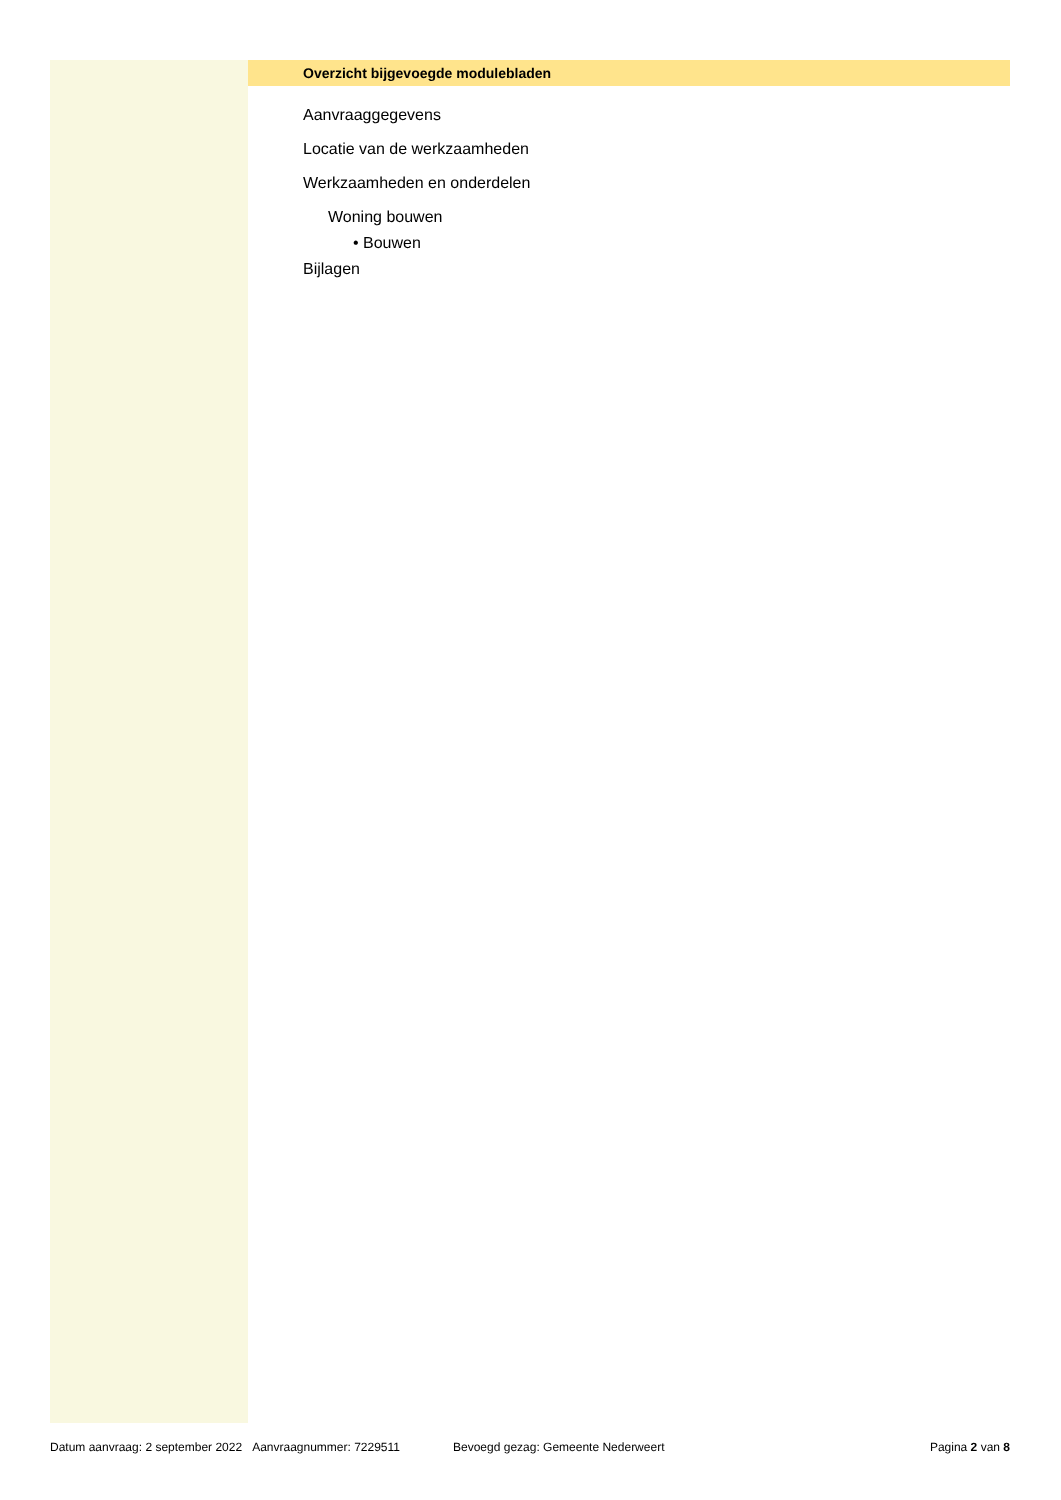Overzicht bijgevoegde modulebladen
Aanvraaggegevens
Locatie van de werkzaamheden
Werkzaamheden en onderdelen
Woning bouwen
• Bouwen
Bijlagen
Datum aanvraag: 2 september 2022 Aanvraagnummer: 7229511 Bevoegd gezag: Gemeente Nederweert Pagina 2 van 8